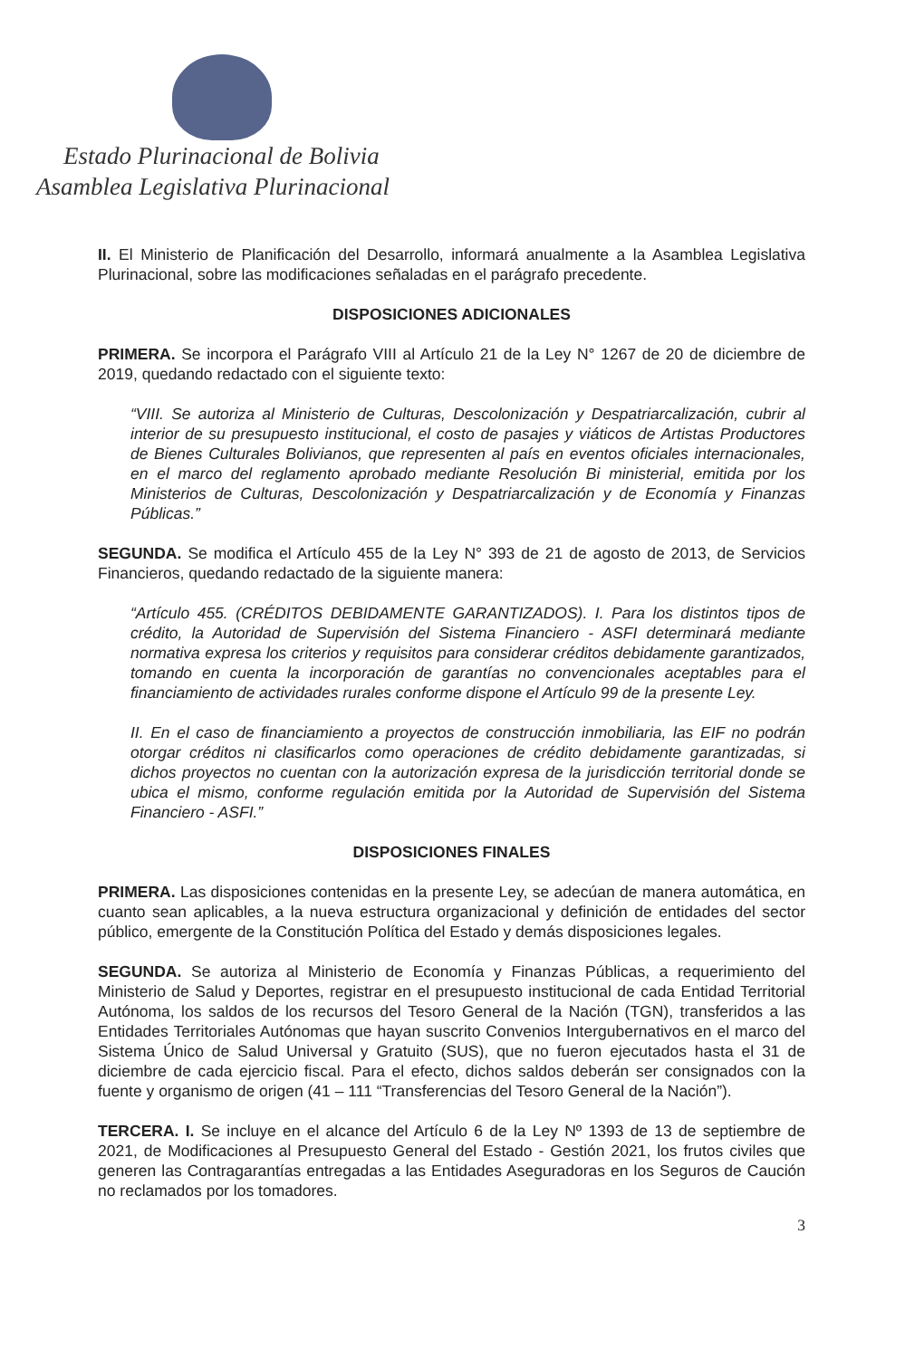Estado Plurinacional de Bolivia
Asamblea Legislativa Plurinacional
II. El Ministerio de Planificación del Desarrollo, informará anualmente a la Asamblea Legislativa Plurinacional, sobre las modificaciones señaladas en el parágrafo precedente.
DISPOSICIONES ADICIONALES
PRIMERA. Se incorpora el Parágrafo VIII al Artículo 21 de la Ley N° 1267 de 20 de diciembre de 2019, quedando redactado con el siguiente texto:
“VIII. Se autoriza al Ministerio de Culturas, Descolonización y Despatriarcalización, cubrir al interior de su presupuesto institucional, el costo de pasajes y viáticos de Artistas Productores de Bienes Culturales Bolivianos, que representen al país en eventos oficiales internacionales, en el marco del reglamento aprobado mediante Resolución Bi ministerial, emitida por los Ministerios de Culturas, Descolonización y Despatriarcalización y de Economía y Finanzas Públicas.”
SEGUNDA. Se modifica el Artículo 455 de la Ley N° 393 de 21 de agosto de 2013, de Servicios Financieros, quedando redactado de la siguiente manera:
“Artículo 455. (CRÉDITOS DEBIDAMENTE GARANTIZADOS). I. Para los distintos tipos de crédito, la Autoridad de Supervisión del Sistema Financiero - ASFI determinará mediante normativa expresa los criterios y requisitos para considerar créditos debidamente garantizados, tomando en cuenta la incorporación de garantías no convencionales aceptables para el financiamiento de actividades rurales conforme dispone el Artículo 99 de la presente Ley.
II. En el caso de financiamiento a proyectos de construcción inmobiliaria, las EIF no podrán otorgar créditos ni clasificarlos como operaciones de crédito debidamente garantizadas, si dichos proyectos no cuentan con la autorización expresa de la jurisdicción territorial donde se ubica el mismo, conforme regulación emitida por la Autoridad de Supervisión del Sistema Financiero - ASFI.”
DISPOSICIONES FINALES
PRIMERA. Las disposiciones contenidas en la presente Ley, se adecúan de manera automática, en cuanto sean aplicables, a la nueva estructura organizacional y definición de entidades del sector público, emergente de la Constitución Política del Estado y demás disposiciones legales.
SEGUNDA. Se autoriza al Ministerio de Economía y Finanzas Públicas, a requerimiento del Ministerio de Salud y Deportes, registrar en el presupuesto institucional de cada Entidad Territorial Autónoma, los saldos de los recursos del Tesoro General de la Nación (TGN), transferidos a las Entidades Territoriales Autónomas que hayan suscrito Convenios Intergubernativos en el marco del Sistema Único de Salud Universal y Gratuito (SUS), que no fueron ejecutados hasta el 31 de diciembre de cada ejercicio fiscal. Para el efecto, dichos saldos deberán ser consignados con la fuente y organismo de origen (41 – 111 “Transferencias del Tesoro General de la Nación”).
TERCERA. I. Se incluye en el alcance del Artículo 6 de la Ley Nº 1393 de 13 de septiembre de 2021, de Modificaciones al Presupuesto General del Estado - Gestión 2021, los frutos civiles que generen las Contragarantías entregadas a las Entidades Aseguradoras en los Seguros de Caución no reclamados por los tomadores.
3